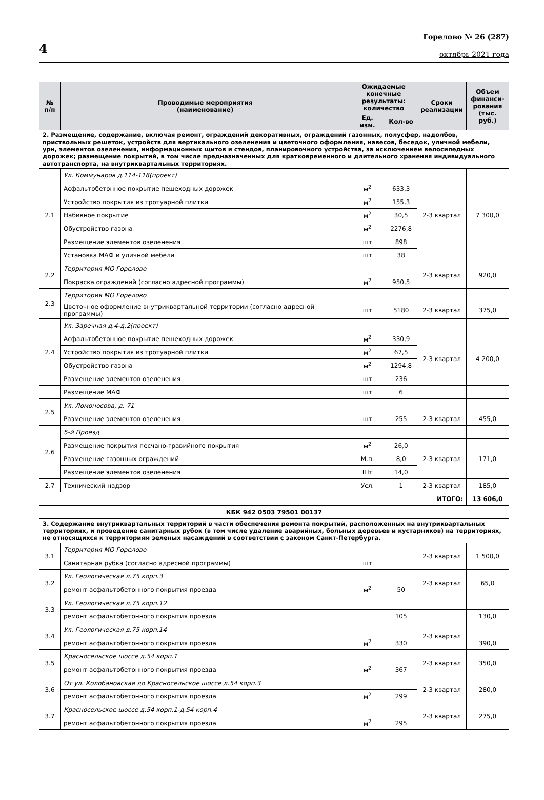4
Горелово № 26 (287)
октябрь 2021 года
| № п/п | Проводимые мероприятия (наименование) | Ожидаемые конечные результаты: количество | | Сроки реализации | Объем финанси-рования (тыс. руб.) |
| --- | --- | --- | --- | --- | --- |
| | | Ед. изм. | Кол-во | | |
| 2. Размещение, содержание, включая ремонт, ограждений декоративных, ограждений газонных, полусфер, надолбов, приствольных решеток, устройств для вертикального озеленения и цветочного оформления, навесов, беседок, уличной мебели, урн, элементов озеленения, информационных щитов и стендов, планировочного устройства, за исключением велосипедных дорожек; размещение покрытий, в том числе предназначенных для кратковременного и длительного хранения индивидуального автотранспорта, на внутриквартальных территориях. | | | | | |
| 2.1 | Ул. Коммунаров д.114-118(проект) | | | 2-3 квартал | 7 300,0 |
| | Асфальтобетонное покрытие пешеходных дорожек | м<sup>2</sup> | 633,3 | | |
| | Устройство покрытия из тротуарной плитки | м<sup>2</sup> | 155,3 | | |
| | Набивное покрытие | м<sup>2</sup> | 30,5 | | |
| | Обустройство газона | м<sup>2</sup> | 2276,8 | | |
| | Размещение элементов озеленения | шт | 898 | | |
| | Установка МАФ и уличной мебели | шт | 38 | | |
| 2.2 | Территория МО Горелово | | | 2-3 квартал | 920,0 |
| | Покраска ограждений (согласно адресной программы) | м<sup>2</sup> | 950,5 | | |
| 2.3 | Территория МО Горелово | | | | |
| | Цветочное оформление внутриквартальной территории (согласно адресной программы) | шт | 5180 | 2-3 квартал | 375,0 |
| 2.4 | Ул. Заречная д.4-д.2(проект) | | | | |
| | Асфальтобетонное покрытие пешеходных дорожек | м<sup>2</sup> | 330,9 | 2-3 квартал | 4 200,0 |
| | Устройство покрытия из тротуарной плитки | м<sup>2</sup> | 67,5 | | |
| | Обустройство газона | м<sup>2</sup> | 1294,8 | | |
| | Размещение элементов озеленения | шт | 236 | | |
| | Размещение МАФ | шт | 6 | | |
| 2.5 | Ул. Ломоносова, д. 71 | | | | |
| | Размещение элементов озеленения | шт | 255 | 2-3 квартал | 455,0 |
| 2.6 | 5-й Проезд | | | | |
| | Размещение покрытия песчано-гравийного покрытия | м<sup>2</sup> | 26,0 | 2-3 квартал | 171,0 |
| | Размещение газонных ограждений | М.п. | 8,0 | | |
| | Размещение элементов озеленения | Шт | 14,0 | | |
| 2.7 | Технический надзор | Усл. | 1 | 2-3 квартал | 185,0 |
| ИТОГО: | | | | | 13 606,0 |
| КБК 942 0503 79501 00137 | | | | | |
| 3. Содержание внутриквартальных территорий в части обеспечения ремонта покрытий, расположенных на внутриквартальных территориях, и проведение санитарных рубок (в том числе удаление аварийных, больных деревьев и кустарников) на территориях, не относящихся к территориям зеленых насаждений в соответствии с законом Санкт-Петербурга. | | | | | |
| 3.1 | Территория МО Горелово | | | 2-3 квартал | 1 500,0 |
| | Санитарная рубка (согласно адресной программы) | шт | | | |
| 3.2 | Ул. Геологическая д.75 корп.3 | | | 2-3 квартал | 65,0 |
| | ремонт асфальтобетонного покрытия проезда | м<sup>2</sup> | 50 | | |
| 3.3 | Ул. Геологическая д.75 корп.12 | | | | |
| | ремонт асфальтобетонного покрытия проезда | | 105 | | 130,0 |
| 3.4 | Ул. Геологическая д.75 корп.14 | | | 2-3 квартал | |
| | ремонт асфальтобетонного покрытия проезда | м<sup>2</sup> | 330 | | 390,0 |
| 3.5 | Красносельское шоссе д.54 корп.1 | | | 2-3 квартал | 350,0 |
| | ремонт асфальтобетонного покрытия проезда | м<sup>2</sup> | 367 | | |
| 3.6 | От ул. Колобановская до Красносельское шоссе д.54 корп.3 | | | 2-3 квартал | 280,0 |
| | ремонт асфальтобетонного покрытия проезда | м<sup>2</sup> | 299 | | |
| 3.7 | Красносельское шоссе д.54 корп.1-д.54 корп.4 | | | 2-3 квартал | 275,0 |
| | ремонт асфальтобетонного покрытия проезда | м<sup>2</sup> | 295 | | |